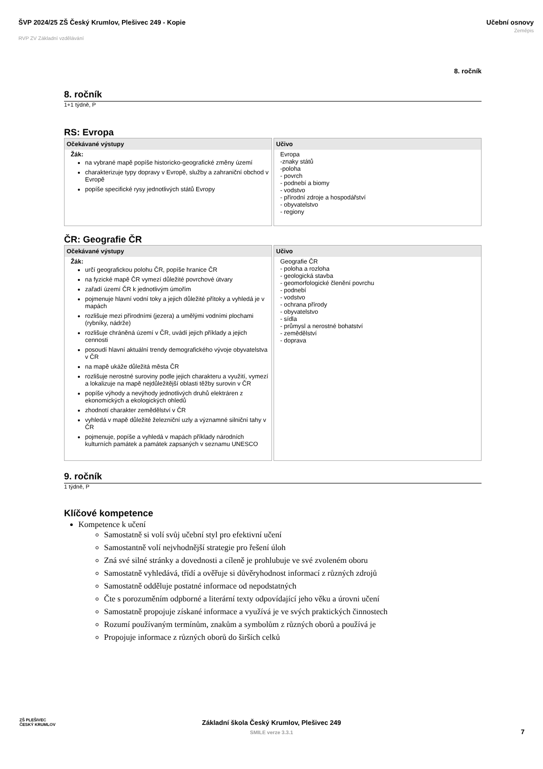ŠVP 2024/25 ZŠ Český Krumlov, Plešivec 249 - Kopie
RVP ZV Základní vzdělávání
Učební osnovy
Zeměpis
8. ročník
8. ročník
1+1 týdně, P
RS: Evropa
| Očekávané výstupy | Učivo |
| --- | --- |
| Žák: na vybrané mapě popíše historicko-geografické změny území charakterizuje typy dopravy v Evropě, služby a zahraniční obchod v Evropě popíše specifické rysy jednotlivých států Evropy | Evropa -znaky států -poloha - povrch - podnebí a biomy - vodstvo - přírodní zdroje a hospodářství - obyvatelstvo - regiony |
ČR: Geografie ČR
| Očekávané výstupy | Učivo |
| --- | --- |
| Žák: určí geografickou polohu ČR, popíše hranice ČR na fyzické mapě ČR vymezí důležité povrchové útvary zařadí území ČR k jednotlivým úmořím pojmenuje hlavní vodní toky a jejich důležité přítoky a vyhledá je v mapách rozlišuje mezi přírodními (jezera) a umělými vodními plochami (rybníky, nádrže) rozlišuje chráněná území v ČR, uvádí jejich příklady a jejich cennosti posoudí hlavní aktuální trendy demografického vývoje obyvatelstva v ČR na mapě ukáže důležitá města ČR rozlišuje nerostné suroviny podle jejich charakteru a využití, vymezí a lokalizuje na mapě nejdůležitější oblasti těžby surovin v ČR popíše výhody a nevýhody jednotlivých druhů elektráren z ekonomických a ekologických ohledů zhodnotí charakter zemědělství v ČR vyhledá v mapě důležité železniční uzly a významné silniční tahy v ČR pojmenuje, popíše a vyhledá v mapách příklady národních kulturních památek a památek zapsaných v seznamu UNESCO | Geografie ČR - poloha a rozloha - geologická stavba - geomorfologické členění povrchu - podnebí - vodstvo - ochrana přírody - obyvatelstvo - sídla - průmysl a nerostné bohatství - zemědělství - doprava |
9. ročník
1 týdně, P
Klíčové kompetence
Kompetence k učení
Samostatně si volí svůj učební styl pro efektivní učení
Samostantně volí nejvhodnější strategie pro řešení úloh
Zná své silné stránky a dovednosti a cíleně je prohlubuje ve své zvoleném oboru
Samostatně vyhledává, třídí a ověřuje si důvěryhodnost informací z různých zdrojů
Samostatně odděluje postatné informace od nepodstatných
Čte s porozuměním odpborné a literární texty odpovídající jeho věku a úrovni učení
Samostatně propojuje získané informace a využívá je ve svých praktických činnostech
Rozumí používaným termínům, znakům a symbolům z různých oborů a používá je
Propojuje informace z různých oborů do širších celků
ZŠ PLEŠIVEC
ČESKÝ KRUMLOV
Základní škola Český Krumlov, Plešivec 249
SMILE verze 3.3.1
7